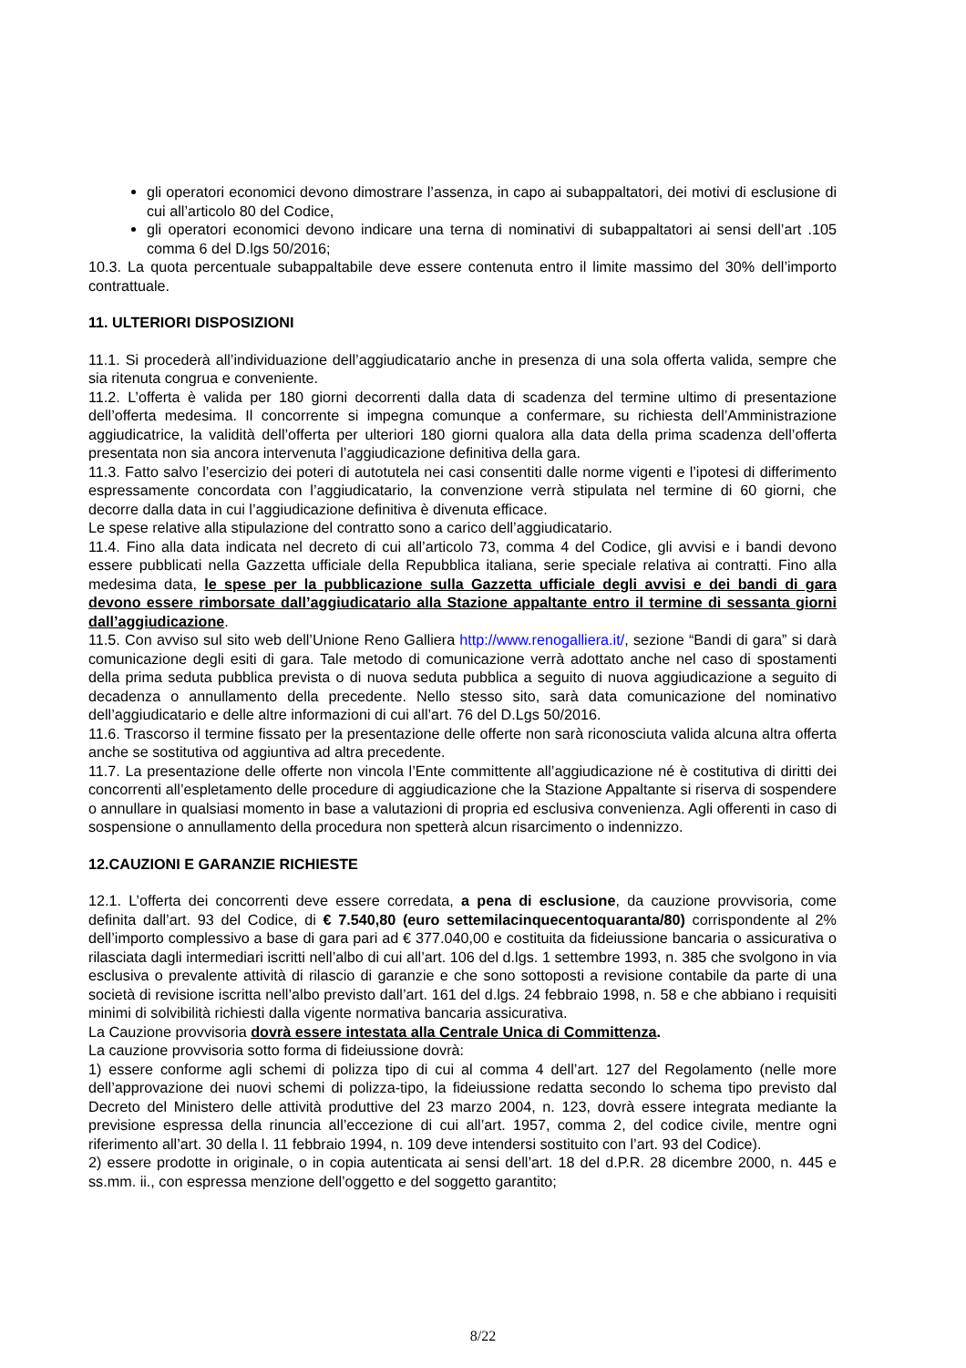gli operatori economici devono dimostrare l’assenza, in capo ai subappaltatori, dei motivi di esclusione di cui all’articolo 80 del Codice,
gli operatori economici devono indicare una terna di nominativi di subappaltatori ai sensi dell’art .105 comma 6 del D.lgs 50/2016;
10.3. La quota percentuale subappaltabile deve essere contenuta entro il limite massimo del 30% dell’importo contrattuale.
11. ULTERIORI DISPOSIZIONI
11.1. Si procederà all’individuazione dell’aggiudicatario anche in presenza di una sola offerta valida, sempre che sia ritenuta congrua e conveniente.
11.2. L’offerta è valida per 180 giorni decorrenti dalla data di scadenza del termine ultimo di presentazione dell’offerta medesima. Il concorrente si impegna comunque a confermare, su richiesta dell’Amministrazione aggiudicatrice, la validità dell’offerta per ulteriori 180 giorni qualora alla data della prima scadenza dell’offerta presentata non sia ancora intervenuta l’aggiudicazione definitiva della gara.
11.3. Fatto salvo l’esercizio dei poteri di autotutela nei casi consentiti dalle norme vigenti e l’ipotesi di differimento espressamente concordata con l’aggiudicatario, la convenzione verrà stipulata nel termine di 60 giorni, che decorre dalla data in cui l’aggiudicazione definitiva è divenuta efficace.
Le spese relative alla stipulazione del contratto sono a carico dell’aggiudicatario.
11.4. Fino alla data indicata nel decreto di cui all’articolo 73, comma 4 del Codice, gli avvisi e i bandi devono essere pubblicati nella Gazzetta ufficiale della Repubblica italiana, serie speciale relativa ai contratti. Fino alla medesima data, le spese per la pubblicazione sulla Gazzetta ufficiale degli avvisi e dei bandi di gara devono essere rimborsate dall’aggiudicatario alla Stazione appaltante entro il termine di sessanta giorni dall’aggiudicazione.
11.5. Con avviso sul sito web dell’Unione Reno Galliera http://www.renogalliera.it/, sezione “Bandi di gara” si darà comunicazione degli esiti di gara. Tale metodo di comunicazione verrà adottato anche nel caso di spostamenti della prima seduta pubblica prevista o di nuova seduta pubblica a seguito di nuova aggiudicazione a seguito di decadenza o annullamento della precedente. Nello stesso sito, sarà data comunicazione del nominativo dell’aggiudicatario e delle altre informazioni di cui all’art. 76 del D.Lgs 50/2016.
11.6. Trascorso il termine fissato per la presentazione delle offerte non sarà riconosciuta valida alcuna altra offerta anche se sostitutiva od aggiuntiva ad altra precedente.
11.7. La presentazione delle offerte non vincola l’Ente committente all’aggiudicazione né è costitutiva di diritti dei concorrenti all’espletamento delle procedure di aggiudicazione che la Stazione Appaltante si riserva di sospendere o annullare in qualsiasi momento in base a valutazioni di propria ed esclusiva convenienza. Agli offerenti in caso di sospensione o annullamento della procedura non spetterà alcun risarcimento o indennizzo.
12.CAUZIONI E GARANZIE RICHIESTE
12.1. L’offerta dei concorrenti deve essere corredata, a pena di esclusione, da cauzione provvisoria, come definita dall’art. 93 del Codice, di € 7.540,80 (euro settemilacinquecentoquaranta/80) corrispondente al 2% dell’importo complessivo a base di gara pari ad € 377.040,00 e costituita da fideiussione bancaria o assicurativa o rilasciata dagli intermediari iscritti nell’albo di cui all’art. 106 del d.lgs. 1 settembre 1993, n. 385 che svolgono in via esclusiva o prevalente attività di rilascio di garanzie e che sono sottoposti a revisione contabile da parte di una società di revisione iscritta nell’albo previsto dall’art. 161 del d.lgs. 24 febbraio 1998, n. 58 e che abbiano i requisiti minimi di solvibilità richiesti dalla vigente normativa bancaria assicurativa.
La Cauzione provvisoria dovrà essere intestata alla Centrale Unica di Committenza.
La cauzione provvisoria sotto forma di fideiussione dovrà:
1) essere conforme agli schemi di polizza tipo di cui al comma 4 dell’art. 127 del Regolamento (nelle more dell’approvazione dei nuovi schemi di polizza-tipo, la fideiussione redatta secondo lo schema tipo previsto dal Decreto del Ministero delle attività produttive del 23 marzo 2004, n. 123, dovrà essere integrata mediante la previsione espressa della rinuncia all’eccezione di cui all’art. 1957, comma 2, del codice civile, mentre ogni riferimento all’art. 30 della l. 11 febbraio 1994, n. 109 deve intendersi sostituito con l’art. 93 del Codice).
2) essere prodotte in originale, o in copia autenticata ai sensi dell’art. 18 del d.P.R. 28 dicembre 2000, n. 445 e ss.mm. ii., con espressa menzione dell’oggetto e del soggetto garantito;
8/22